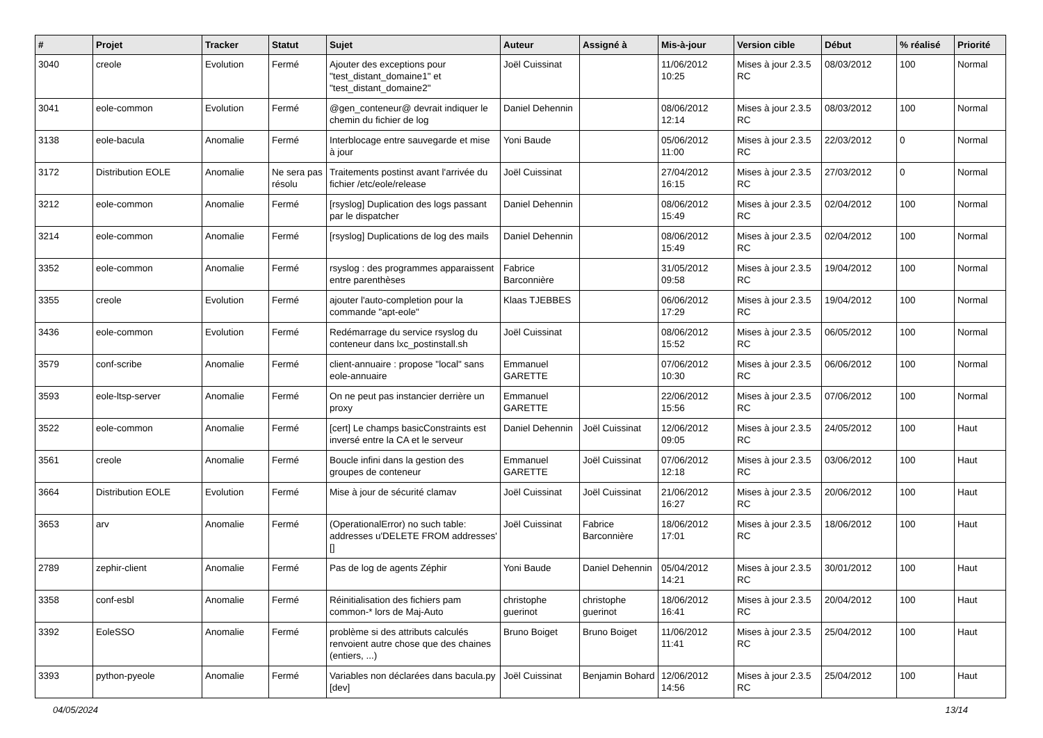| # | Projet | Tracker | Statut | Sujet | Auteur | Assigné à | Mis-à-jour | Version cible | Début | % réalisé | Priorité |
| --- | --- | --- | --- | --- | --- | --- | --- | --- | --- | --- | --- |
| 3040 | creole | Evolution | Fermé | Ajouter des exceptions pour "test_distant_domaine1" et "test_distant_domaine2" | Joël Cuissinat | | 11/06/2012 10:25 | Mises à jour 2.3.5 RC | 08/03/2012 | 100 | Normal |
| 3041 | eole-common | Evolution | Fermé | @gen_conteneur@ devrait indiquer le chemin du fichier de log | Daniel Dehennin | | 08/06/2012 12:14 | Mises à jour 2.3.5 RC | 08/03/2012 | 100 | Normal |
| 3138 | eole-bacula | Anomalie | Fermé | Interblocage entre sauvegarde et mise à jour | Yoni Baude | | 05/06/2012 11:00 | Mises à jour 2.3.5 RC | 22/03/2012 | 0 | Normal |
| 3172 | Distribution EOLE | Anomalie | Ne sera pas résolu | Traitements postinst avant l'arrivée du fichier /etc/eole/release | Joël Cuissinat | | 27/04/2012 16:15 | Mises à jour 2.3.5 RC | 27/03/2012 | 0 | Normal |
| 3212 | eole-common | Anomalie | Fermé | [rsyslog] Duplication des logs passant par le dispatcher | Daniel Dehennin | | 08/06/2012 15:49 | Mises à jour 2.3.5 RC | 02/04/2012 | 100 | Normal |
| 3214 | eole-common | Anomalie | Fermé | [rsyslog] Duplications de log des mails | Daniel Dehennin | | 08/06/2012 15:49 | Mises à jour 2.3.5 RC | 02/04/2012 | 100 | Normal |
| 3352 | eole-common | Anomalie | Fermé | rsyslog : des programmes apparaissent entre parenthèses | Fabrice Barconnière | | 31/05/2012 09:58 | Mises à jour 2.3.5 RC | 19/04/2012 | 100 | Normal |
| 3355 | creole | Evolution | Fermé | ajouter l'auto-completion pour la commande "apt-eole" | Klaas TJEBBES | | 06/06/2012 17:29 | Mises à jour 2.3.5 RC | 19/04/2012 | 100 | Normal |
| 3436 | eole-common | Evolution | Fermé | Redémarrage du service rsyslog du conteneur dans lxc_postinstall.sh | Joël Cuissinat | | 08/06/2012 15:52 | Mises à jour 2.3.5 RC | 06/05/2012 | 100 | Normal |
| 3579 | conf-scribe | Anomalie | Fermé | client-annuaire : propose "local" sans eole-annuaire | Emmanuel GARETTE | | 07/06/2012 10:30 | Mises à jour 2.3.5 RC | 06/06/2012 | 100 | Normal |
| 3593 | eole-ltsp-server | Anomalie | Fermé | On ne peut pas instancier derrière un proxy | Emmanuel GARETTE | | 22/06/2012 15:56 | Mises à jour 2.3.5 RC | 07/06/2012 | 100 | Normal |
| 3522 | eole-common | Anomalie | Fermé | [cert] Le champs basicConstraints est inversé entre la CA et le serveur | Daniel Dehennin | Joël Cuissinat | 12/06/2012 09:05 | Mises à jour 2.3.5 RC | 24/05/2012 | 100 | Haut |
| 3561 | creole | Anomalie | Fermé | Boucle infini dans la gestion des groupes de conteneur | Emmanuel GARETTE | Joël Cuissinat | 07/06/2012 12:18 | Mises à jour 2.3.5 RC | 03/06/2012 | 100 | Haut |
| 3664 | Distribution EOLE | Evolution | Fermé | Mise à jour de sécurité clamav | Joël Cuissinat | Joël Cuissinat | 21/06/2012 16:27 | Mises à jour 2.3.5 RC | 20/06/2012 | 100 | Haut |
| 3653 | arv | Anomalie | Fermé | (OperationalError) no such table: addresses u'DELETE FROM addresses' [] | Joël Cuissinat | Fabrice Barconnière | 18/06/2012 17:01 | Mises à jour 2.3.5 RC | 18/06/2012 | 100 | Haut |
| 2789 | zephir-client | Anomalie | Fermé | Pas de log de agents Zéphir | Yoni Baude | Daniel Dehennin | 05/04/2012 14:21 | Mises à jour 2.3.5 RC | 30/01/2012 | 100 | Haut |
| 3358 | conf-esbl | Anomalie | Fermé | Réinitialisation des fichiers pam common-* lors de Maj-Auto | christophe guerinot | christophe guerinot | 18/06/2012 16:41 | Mises à jour 2.3.5 RC | 20/04/2012 | 100 | Haut |
| 3392 | EoleSSO | Anomalie | Fermé | problème si des attributs calculés renvoient autre chose que des chaines (entiers, ...) | Bruno Boiget | Bruno Boiget | 11/06/2012 11:41 | Mises à jour 2.3.5 RC | 25/04/2012 | 100 | Haut |
| 3393 | python-pyeole | Anomalie | Fermé | Variables non déclarées dans bacula.py [dev] | Joël Cuissinat | Benjamin Bohard | 12/06/2012 14:56 | Mises à jour 2.3.5 RC | 25/04/2012 | 100 | Haut |
04/05/2024 13/14